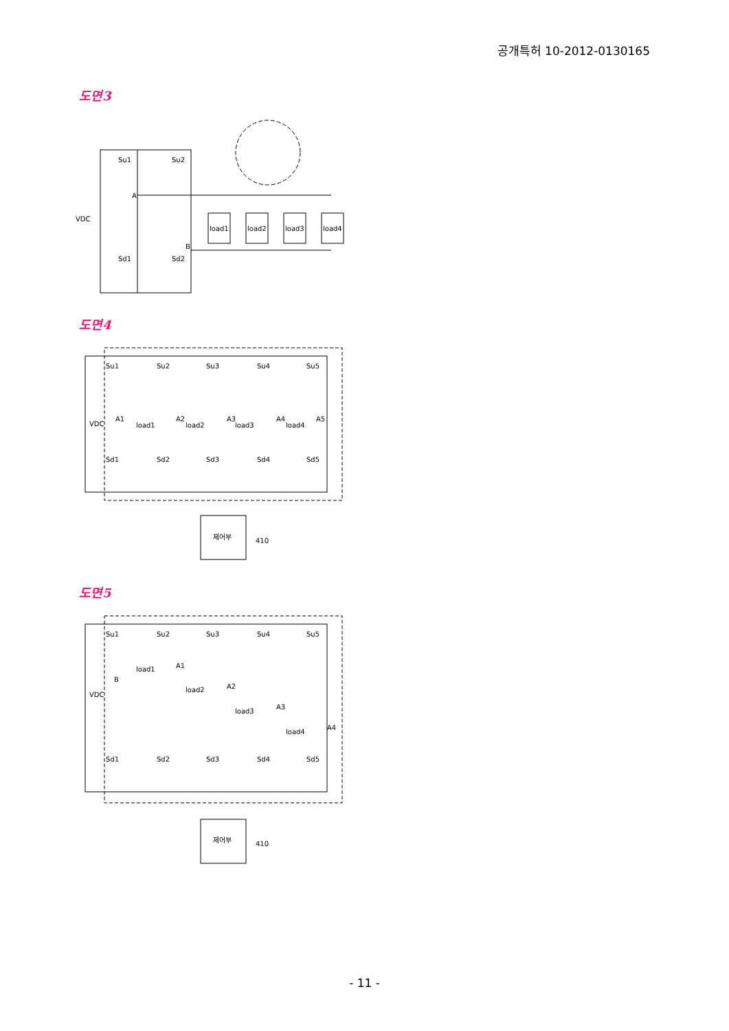공개특허 10-2012-0130165
도면3
Su1
Su2
A
VDC
B
Sd1
Sd2
load1
load2
load3
load4
도면4
Su1
Su2
Su3
Su4
Su5
VDC
A1
A2
A3
A4
A5
load1
load2
load3
load4
Sd1
Sd2
Sd3
Sd4
Sd5
제어부
410
도면5
Su1
Su2
Su3
Su4
Su5
VDC
B
load1
A1
load2
A2
load3
A3
load4
A4
Sd1
Sd2
Sd3
Sd4
Sd5
제어부
410
- 11 -